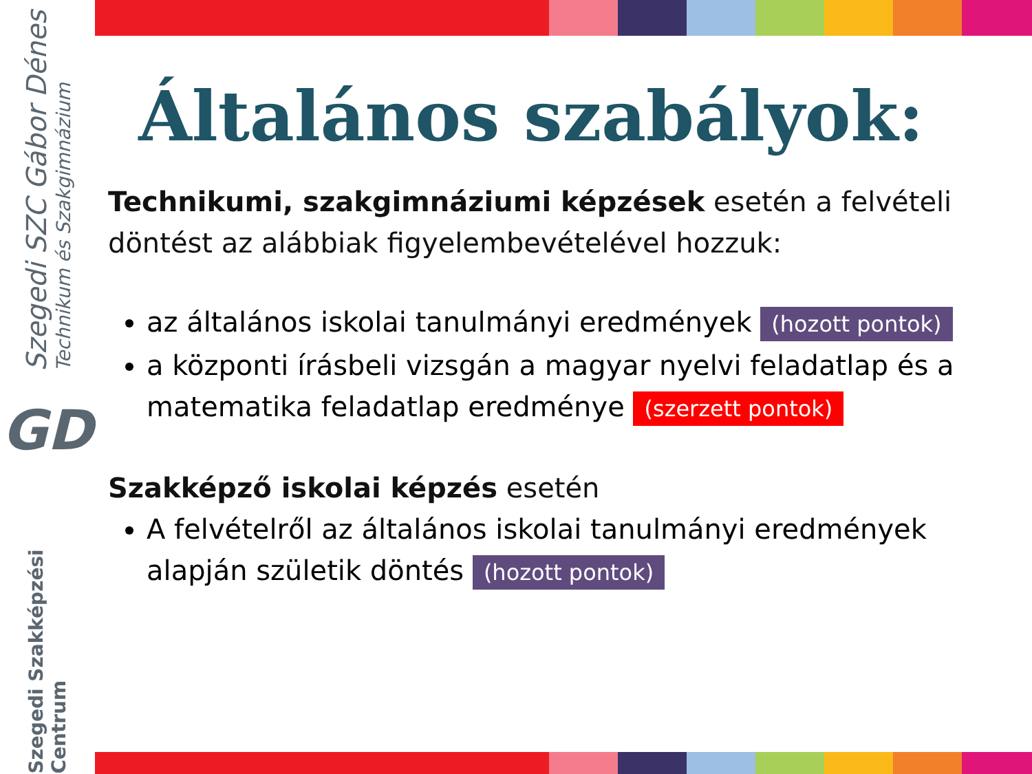Szegedi SZC Gábor Dénes
Technikum és Szakgimnázium
GD
Szegedi Szakképzési Centrum
Általános szabályok:
Technikumi, szakgimnáziumi képzések esetén a felvételi döntést az alábbiak figyelembevételével hozzuk:
az általános iskolai tanulmányi eredmények (hozott pontok)
a központi írásbeli vizsgán a magyar nyelvi feladatlap és a matematika feladatlap eredménye (szerzett pontok)
Szakképző iskolai képzés esetén
A felvételről az általános iskolai tanulmányi eredmények alapján születik döntés (hozott pontok)